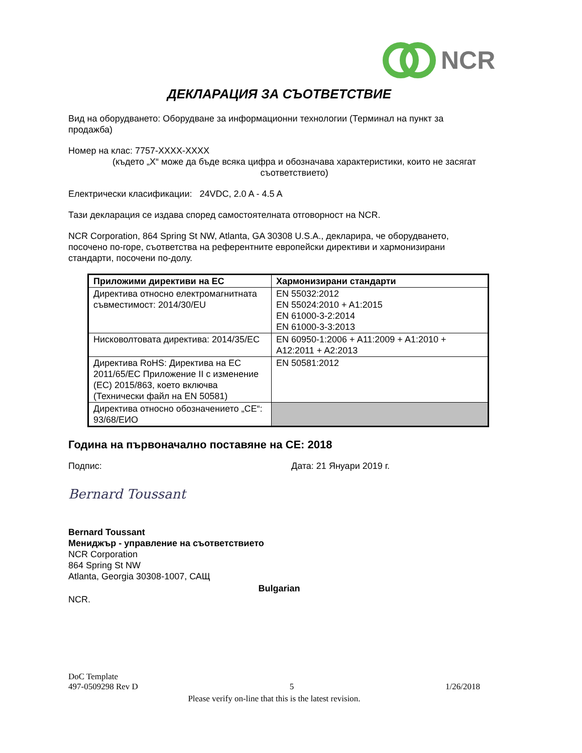NCR
ДЕКЛАРАЦИЯ ЗА СЪОТВЕТСТВИЕ
Вид на оборудването: Оборудване за информационни технологии (Терминал на пункт за продажба)
Номер на клас: 7757-XXXX-XXXX
(където „X“ може да бъде всяка цифра и обозначава характеристики, които не засягат съответствието)
Електрически класификации: 24VDC, 2.0 A - 4.5 A
Тази декларация се издава според самостоятелната отговорност на NCR.
NCR Corporation, 864 Spring St NW, Atlanta, GA 30308 U.S.A., декларира, че оборудването, посочено по-горе, съответства на референтните европейски директиви и хармонизирани стандарти, посочени по-долу.
| Приложими директиви на ЕС | Хармонизирани стандарти |
| --- | --- |
| Директива относно електромагнитната съвместимост: 2014/30/EU | EN 55032:2012 EN 55024:2010 + A1:2015 EN 61000-3-2:2014 EN 61000-3-3:2013 |
| Нисковолтовата директива: 2014/35/ЕС | EN 60950-1:2006 + A11:2009 + A1:2010 + A12:2011 + A2:2013 |
| Директива RoHS: Директива на ЕС 2011/65/ЕС Приложение II с изменение (ЕС) 2015/863, което включва (Технически файл на EN 50581) | EN 50581:2012 |
| Директива относно обозначението „СЕ“: 93/68/ЕИО | |
Година на първоначално поставяне на CE: 2018
Подпис: Дата: 21 Януари 2019 г.
Bernard Toussant
Bernard Toussant
Мениджър - управление на съответствието
NCR Corporation
864 Spring St NW
Atlanta, Georgia 30308-1007, САЩ
Bulgarian
NCR.
DoC Template
497-0509298 Rev D 5 1/26/2018
Please verify on-line that this is the latest revision.